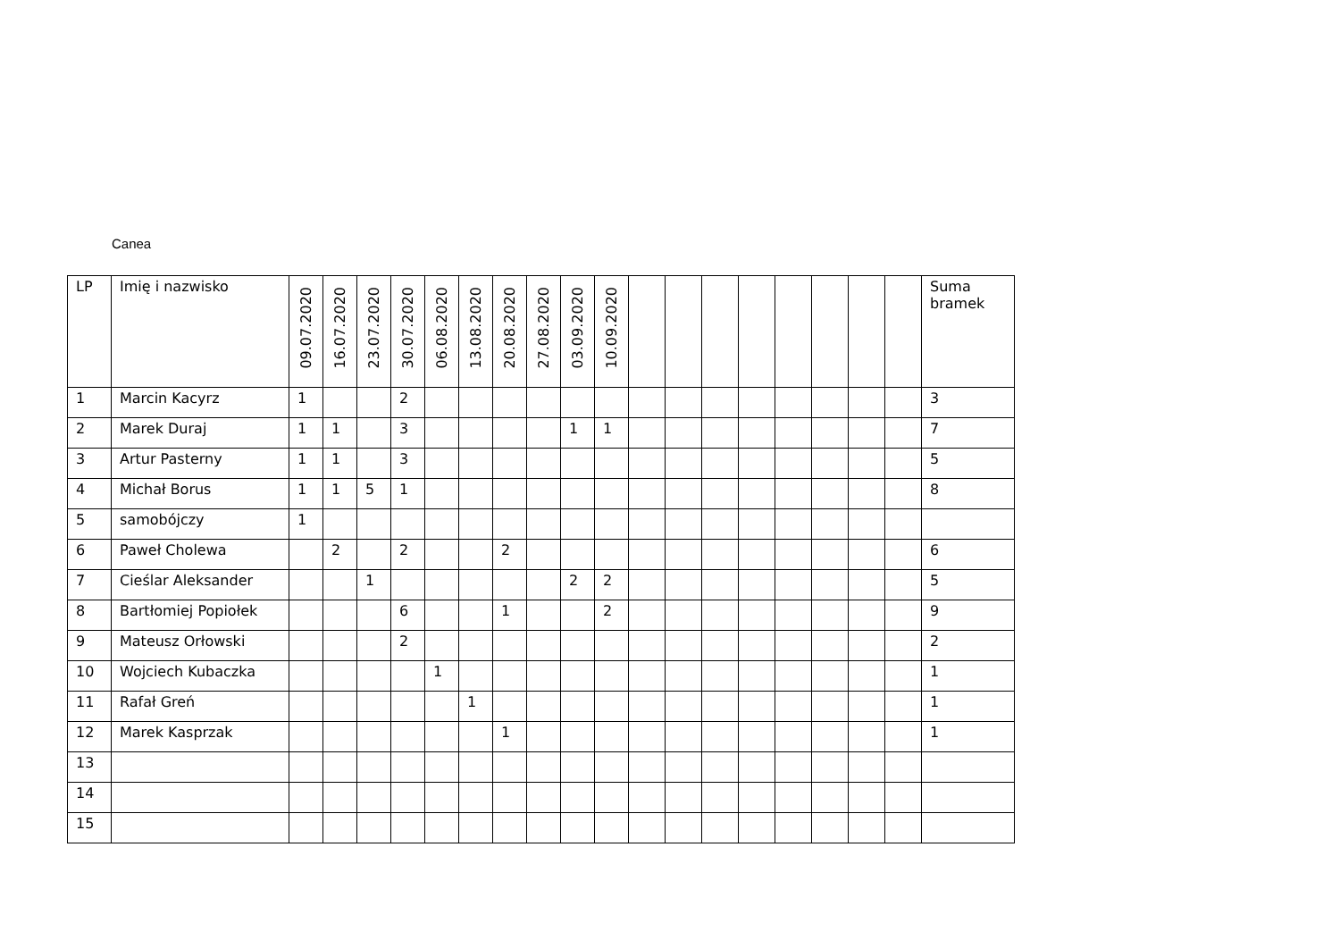Canea
| LP | Imię i nazwisko | 09.07.2020 | 16.07.2020 | 23.07.2020 | 30.07.2020 | 06.08.2020 | 13.08.2020 | 20.08.2020 | 27.08.2020 | 03.09.2020 | 10.09.2020 | | | | | | | | | Suma bramek |
| --- | --- | --- | --- | --- | --- | --- | --- | --- | --- | --- | --- | --- | --- | --- | --- | --- | --- | --- | --- | --- |
| 1 | Marcin Kacyrz | 1 | | | 2 | | | | | | | | | | | | | | | 3 |
| 2 | Marek Duraj | 1 | 1 | | 3 | | | | | 1 | 1 | | | | | | | | | 7 |
| 3 | Artur Pasterny | 1 | 1 | | 3 | | | | | | | | | | | | | | | 5 |
| 4 | Michał Borus | 1 | 1 | 5 | 1 | | | | | | | | | | | | | | | 8 |
| 5 | samobójczy | 1 | | | | | | | | | | | | | | | | | | |
| 6 | Paweł Cholewa | | 2 | | 2 | | | 2 | | | | | | | | | | | | 6 |
| 7 | Cieślar Aleksander | | | 1 | | | | | | 2 | 2 | | | | | | | | | 5 |
| 8 | Bartłomiej Popiołek | | | | 6 | | | 1 | | | 2 | | | | | | | | | 9 |
| 9 | Mateusz Orłowski | | | | 2 | | | | | | | | | | | | | | | 2 |
| 10 | Wojciech Kubaczka | | | | | 1 | | | | | | | | | | | | | | 1 |
| 11 | Rafał Greń | | | | | | 1 | | | | | | | | | | | | | 1 |
| 12 | Marek Kasprzak | | | | | | | 1 | | | | | | | | | | | | 1 |
| 13 | | | | | | | | | | | | | | | | | | | | |
| 14 | | | | | | | | | | | | | | | | | | | | |
| 15 | | | | | | | | | | | | | | | | | | | | |